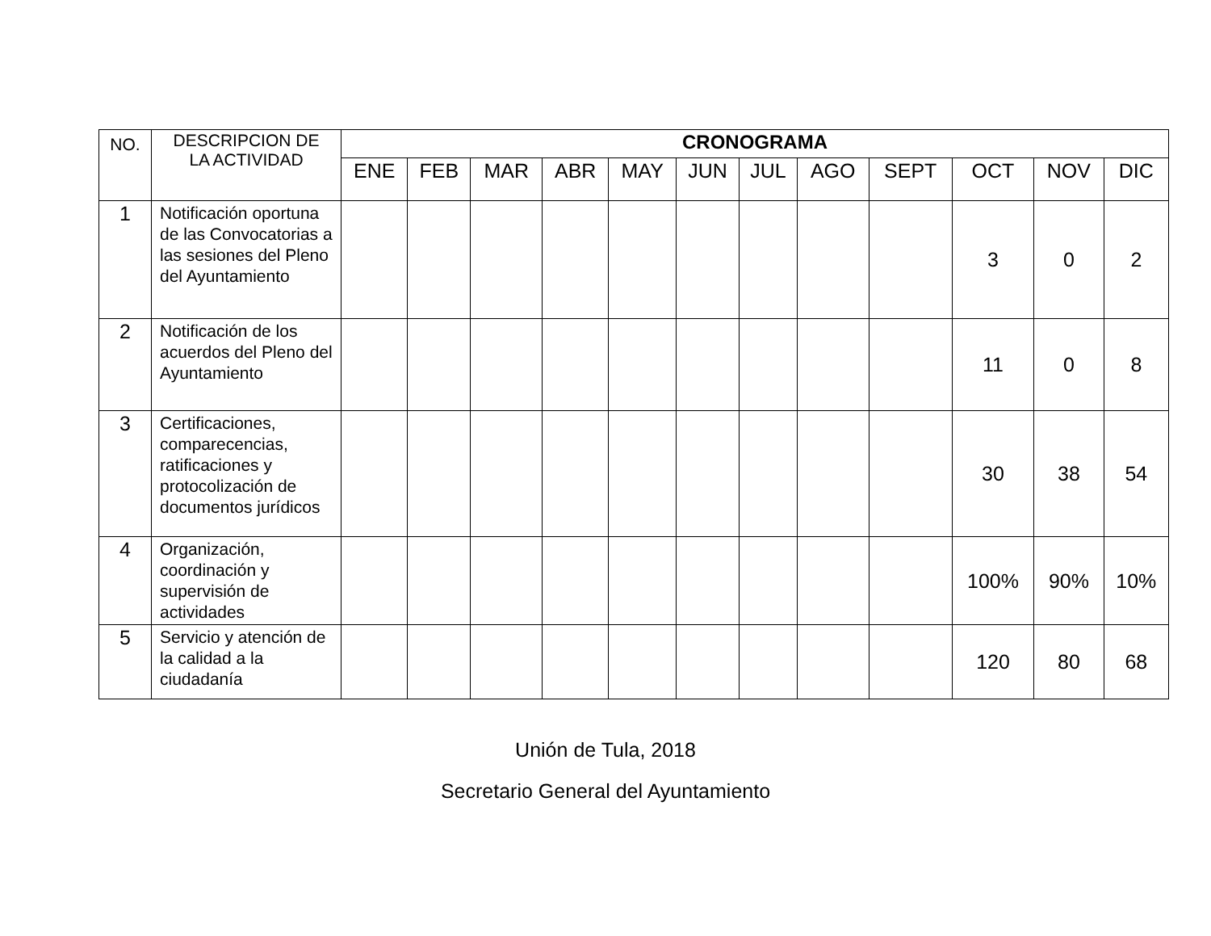| NO. | DESCRIPCION DE LA ACTIVIDAD | CRONOGRAMA | | | | | | | | | | | |
| --- | --- | --- | --- | --- | --- | --- | --- | --- | --- | --- | --- | --- | --- |
| | | ENE | FEB | MAR | ABR | MAY | JUN | JUL | AGO | SEPT | OCT | NOV | DIC |
| 1 | Notificación oportuna de las Convocatorias a las sesiones del Pleno del Ayuntamiento | | | | | | | | | | 3 | 0 | 2 |
| 2 | Notificación de los acuerdos del Pleno del Ayuntamiento | | | | | | | | | | 11 | 0 | 8 |
| 3 | Certificaciones, comparecencias, ratificaciones y protocolización de documentos jurídicos | | | | | | | | | | 30 | 38 | 54 |
| 4 | Organización, coordinación y supervisión de actividades | | | | | | | | | | 100% | 90% | 10% |
| 5 | Servicio y atención de la calidad a la ciudadanía | | | | | | | | | | 120 | 80 | 68 |
Unión de Tula, 2018
Secretario General del Ayuntamiento